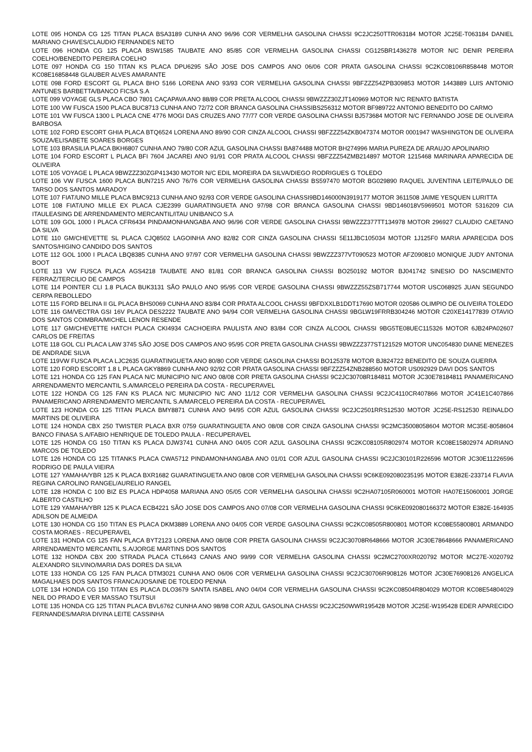LOTE 095 HONDA CG 125 TITAN PLACA BSA3189 CUNHA ANO 96/96 COR VERMELHA GASOLINA CHASSI 9C2JC250TTR063184 MOTOR JC25E-T063184 DANIEL MARIANO CHAVES/CLAUDIO FERNANDES NETO
LOTE 096 HONDA CG 125 PLACA BSW1585 TAUBATE ANO 85/85 COR VERMELHA GASOLINA CHASSI CG125BR1436278 MOTOR N/C DENIR PEREIRA COELHO/BENEDITO PEREIRA COELHO
LOTE 097 HONDA CG 150 TITAN KS PLACA DPU6295 SÃO JOSE DOS CAMPOS ANO 06/06 COR PRATA GASOLINA CHASSI 9C2KC08106R858448 MOTOR KC08E16858448 GLAUBER ALVES AMARANTE
LOTE 098 FORD ESCORT GL PLACA BHO 5166 LORENA ANO 93/93 COR VERMELHA GASOLINA CHASSI 9BFZZZ54ZPB309853 MOTOR 1443889 LUIS ANTONIO ANTUNES BARBETTA/BANCO FICSA S.A
LOTE 099 VOYAGE GLS PLACA CBO 7801 CAÇAPAVA ANO 88/89 COR PRETA ALCOOL CHASSI 9BWZZZ30ZJT140969 MOTOR N/C RENATO BATISTA
LOTE 100 VW FUSCA 1500 PLACA BUC8713 CUNHA ANO 72/72 COR BRANCA GASOLINA CHASSIBS256312 MOTOR BF989722 ANTONIO BENEDITO DO CARMO
LOTE 101 VW FUSCA 1300 L PLACA CNE 4776 MOGI DAS CRUZES ANO 77/77 COR VERDE GASOLINA CHASSI BJ573684 MOTOR N/C FERNANDO JOSE DE OLIVEIRA BARBOSA
LOTE 102 FORD ESCORT GHIA PLACA BTQ6524 LORENA ANO 89/90 COR CINZA ALCOOL CHASSI 9BFZZZ54ZKB047374 MOTOR 0001947 WASHINGTON DE OLIVEIRA SOUZA/ELISABETE SOARES BORGES
LOTE 103 BRASILIA PLACA BKH6807 CUNHA ANO 79/80 COR AZUL GASOLINA CHASSI BA874488 MOTOR BH274996 MARIA PUREZA DE ARAUJO APOLINARIO
LOTE 104 FORD ESCORT L PLACA BFI 7604 JACAREI ANO 91/91 COR PRATA ALCOOL CHASSI 9BFZZZ54ZMB214897 MOTOR 1215468 MARINARA APARECIDA DE OLIVEIRA
LOTE 105 VOYAGE L PLACA 9BWZZZ30ZGP413430 MOTOR N/C EDIL MOREIRA DA SILVA/DIEGO RODRIGUES G TOLEDO
LOTE 106 VW FUSCA 1600 PLACA BUN7215 ANO 76/76 COR VERMELHA GASOLINA CHASSI BS597470 MOTOR BG029890 RAQUEL JUVENTINA LEITE/PAULO DE TARSO DOS SANTOS MARADOY
LOTE 107 FIAT/UNO MILLE PLACA BMC9213 CUNHA ANO 92/93 COR VERDE GASOLINA CHASSI9BD146000N3919177 MOTOR 3611508 JAIME YESQUEN LURITTA
LOTE 108 FIAT/UNO MILLE EX PLACA CJE2399 GUARATINGUETA ANO 97/98 COR BRANCA GASOLINA CHASSI 9BD146018V5969501 MOTOR 5316209 CIA ITAULEASING DE ARRENDAMENTO MERCANTIL/ITAU UNIBANCO S.A
LOTE 109 GOL 1000 I PLACA CFR6434 PINDAMONHANGABA ANO 96/96 COR VERDE GASOLINA CHASSI 9BWZZZ377TT134978 MOTOR 296927 CLAUDIO CAETANO DA SILVA
LOTE 110 GM/CHEVETTE SL PLACA CJQ8502 LAGOINHA ANO 82/82 COR CINZA GASOLINA CHASSI 5E11JBC105034 MOTOR 1J125F0 MARIA APARECIDA DOS SANTOS/HIGINO CANDIDO DOS SANTOS
LOTE 112 GOL 1000 I PLACA LBQ8385 CUNHA ANO 97/97 COR VERMELHA GASOLINA CHASSI 9BWZZZ377VT090523 MOTOR AFZ090810 MONIQUE JUDY ANTONIA BOOT
LOTE 113 VW FUSCA PLACA AGS4218 TAUBATE ANO 81/81 COR BRANCA GASOLINA CHASSI BO250192 MOTOR BJ041742 SINESIO DO NASCIMENTO FERRAZ/TERCILIO DE CAMPOS
LOTE 114 POINTER CLI 1.8 PLACA BUK3131 SÃO PAULO ANO 95/95 COR VERDE GASOLINA CHASSI 9BWZZZ55ZSB717744 MOTOR USC068925 JUAN SEGUNDO CERPA REBOLLEDO
LOTE 115 FORD BELINA II GL PLACA BHS0069 CUNHA ANO 83/84 COR PRATA ALCOOL CHASSI 9BFDXXLB1DDT17690 MOTOR 020586 OLIMPIO DE OLIVEIRA TOLEDO
LOTE 116 GM/VECTRA GSI 16V PLACA DES2222 TAUBATE ANO 94/94 COR VERMELHA GASOLINA CHASSI 9BGLW19FRRB304246 MOTOR C20XE14177839 OTAVIO DOS SANTOS COIMBRA/MICHEL LENON RESENDE
LOTE 117 GM/CHEVETTE HATCH PLACA CKI4934 CACHOEIRA PAULISTA ANO 83/84 COR CINZA ALCOOL CHASSI 9BG5TE08UEC115326 MOTOR 6JB24PA02607 CARLOS DE FREITAS
LOTE 118 GOL CLI PLACA LAW 3745 SÃO JOSE DOS CAMPOS ANO 95/95 COR PRETA GASOLINA CHASSI 9BWZZZ377ST121529 MOTOR UNC054830 DIANE MENEZES DE ANDRADE SILVA
LOTE 119VW FUSCA PLACA LJC2635 GUARATINGUETA ANO 80/80 COR VERDE GASOLINA CHASSI BO125378 MOTOR BJ824722 BENEDITO DE SOUZA GUERRA
LOTE 120 FORD ESCORT 1.8 L PLACA GKY8869 CUNHA ANO 92/92 COR PRATA GASOLINA CHASSI 9BFZZZ54ZNB288560 MOTOR US092929 DAVI DOS SANTOS
LOTE 121 HONDA CG 125 FAN PLACA N/C MUNICIPIO N/C ANO 08/08 COR PRETA GASOLINA CHASSI 9C2JC30708R184811 MOTOR JC30E78184811 PANAMERICANO ARRENDAMENTO MERCANTIL S.A/MARCELO PEREIRA DA COSTA - RECUPERAVEL
LOTE 122 HONDA CG 125 FAN KS PLACA N/C MUNICIPIO N/C ANO 11/12 COR VERMELHA GASOLINA CHASSI 9C2JC4110CR407866 MOTOR JC41E1C407866 PANAMERICANO ARRENDAMENTO MERCANTIL S.A/MARCELO PEREIRA DA COSTA - RECUPERAVEL
LOTE 123 HONDA CG 125 TITAN PLACA BMY8871 CUNHA ANO 94/95 COR AZUL GASOLINA CHASSI 9C2JC2501RRS12530 MOTOR JC25E-RS12530 REINALDO MARTINS DE OLIVEIRA
LOTE 124 HONDA CBX 250 TWISTER PLACA BXR 0759 GUARATINGUETA ANO 08/08 COR CINZA GASOLINA CHASSI 9C2MC35008058604 MOTOR MC35E-8058604 BANCO FINASA S.A/FABIO HENRIQUE DE TOLEDO PAULA - RECUPERAVEL
LOTE 125 HONDA CG 150 TITAN KS PLACA DJW3741 CUNHA ANO 04/05 COR AZUL GASOLINA CHASSI 9C2KC08105R802974 MOTOR KC08E15802974 ADRIANO MARCOS DE TOLEDO
LOTE 126 HONDA CG 125 TITANKS PLACA CWA5712 PINDAMONHANGABA ANO 01/01 COR AZUL GASOLINA CHASSI 9C2JC30101R226596 MOTOR JC30E11226596 RODRIGO DE PAULA VIEIRA
LOTE 127 YAMAHA/YBR 125 K PLACA BXR1682 GUARATINGUETA ANO 08/08 COR VERMELHA GASOLINA CHASSI 9C6KE092080235195 MOTOR E382E-233714 FLAVIA REGINA CAROLINO RANGEL/AURELIO RANGEL
LOTE 128 HONDA C 100 BIZ ES PLACA HDP4058 MARIANA ANO 05/05 COR VERMELHA GASOLINA CHASSI 9C2HA07105R060001 MOTOR HA07E15060001 JORGE ALBERTO CASTILHO
LOTE 129 YAMAHA/YBR 125 K PLACA ECB4221 SÃO JOSE DOS CAMPOS ANO 07/08 COR VERMELHA GASOLINA CHASSI 9C6KE092080166372 MOTOR E382E-164935 ADILSON DE ALMEIDA
LOTE 130 HONDA CG 150 TITAN ES PLACA DKM3889 LORENA ANO 04/05 COR VERDE GASOLINA CHASSI 9C2KC08505R800801 MOTOR KC08E55800801 ARMANDO COSTA MORAES - RECUPERAVEL
LOTE 131 HONDA CG 125 FAN PLACA BYT2123 LORENA ANO 08/08 COR PRETA GASOLINA CHASSI 9C2JC30708R648666 MOTOR JC30E78648666 PANAMERICANO ARRENDAMENTO MERCANTIL S.A/JORGE MARTINS DOS SANTOS
LOTE 132 HONDA CBX 200 STRADA PLACA CTL6643 CANAS ANO 99/99 COR VERMELHA GASOLINA CHASSI 9C2MC2700XR020792 MOTOR MC27E-X020792 ALEXANDRO SILVINO/MARIA DAS DORES DA SILVA
LOTE 133 HONDA CG 125 FAN PLACA DTM3021 CUNHA ANO 06/06 COR VERMELHA GASOLINA CHASSI 9C2JC30706R908126 MOTOR JC30E76908126 ANGELICA MAGALHAES DOS SANTOS FRANCA/JOSAINE DE TOLEDO PENNA
LOTE 134 HONDA CG 150 TITAN ES PLACA DLO3679 SANTA ISABEL ANO 04/04 COR VERMELHA GASOLINA CHASSI 9C2KC08504R804029 MOTOR KC08E54804029 NEIL DO PRADO E VER MASSAO TSUTSUI
LOTE 135 HONDA CG 125 TITAN PLACA BVL6762 CUNHA ANO 98/98 COR AZUL GASOLINA CHASSI 9C2JC250WWR195428 MOTOR JC25E-W195428 EDER APARECIDO FERNANDES/MARIA DIVINA LEITE CASSINHA